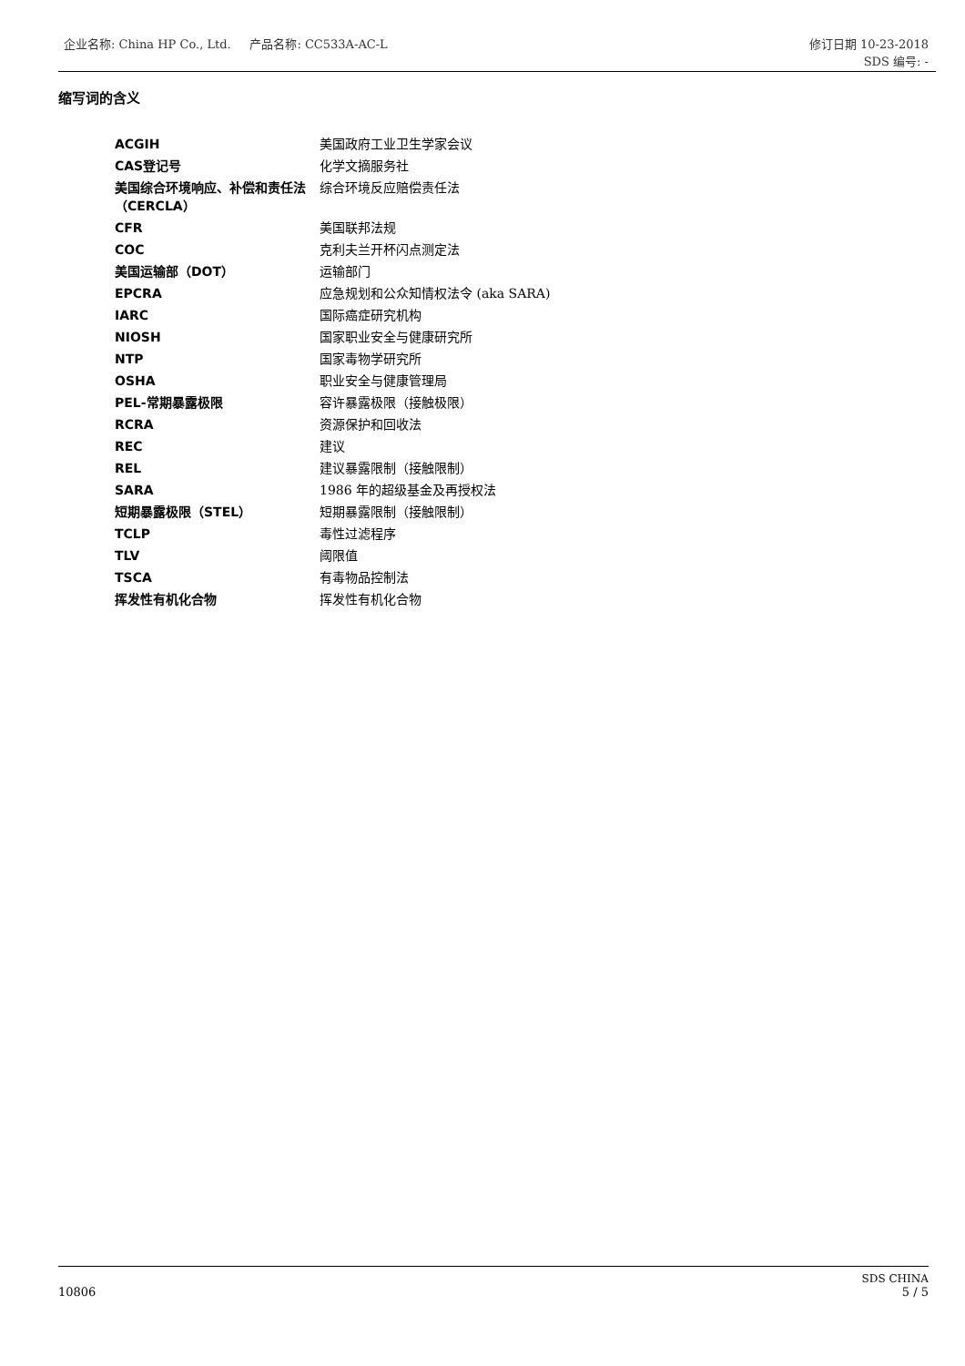企业名称: China HP Co., Ltd. 产品名称: CC533A-AC-L 修订日期 10-23-2018
SDS 编号: -
缩写词的含义
| ACGIH | 美国政府工业卫生学家会议 |
| CAS登记号 | 化学文摘服务社 |
| 美国综合环境响应、补偿和责任法（CERCLA） | 综合环境反应赔偿责任法 |
| CFR | 美国联邦法规 |
| COC | 克利夫兰开杯闪点测定法 |
| 美国运输部（DOT） | 运输部门 |
| EPCRA | 应急规划和公众知情权法令 (aka SARA) |
| IARC | 国际癌症研究机构 |
| NIOSH | 国家职业安全与健康研究所 |
| NTP | 国家毒物学研究所 |
| OSHA | 职业安全与健康管理局 |
| PEL-常期暴露极限 | 容许暴露极限（接触极限） |
| RCRA | 资源保护和回收法 |
| REC | 建议 |
| REL | 建议暴露限制（接触限制） |
| SARA | 1986 年的超级基金及再授权法 |
| 短期暴露极限（STEL） | 短期暴露限制（接触限制） |
| TCLP | 毒性过滤程序 |
| TLV | 阈限值 |
| TSCA | 有毒物品控制法 |
| 挥发性有机化合物 | 挥发性有机化合物 |
SDS CHINA
5 / 5
10806